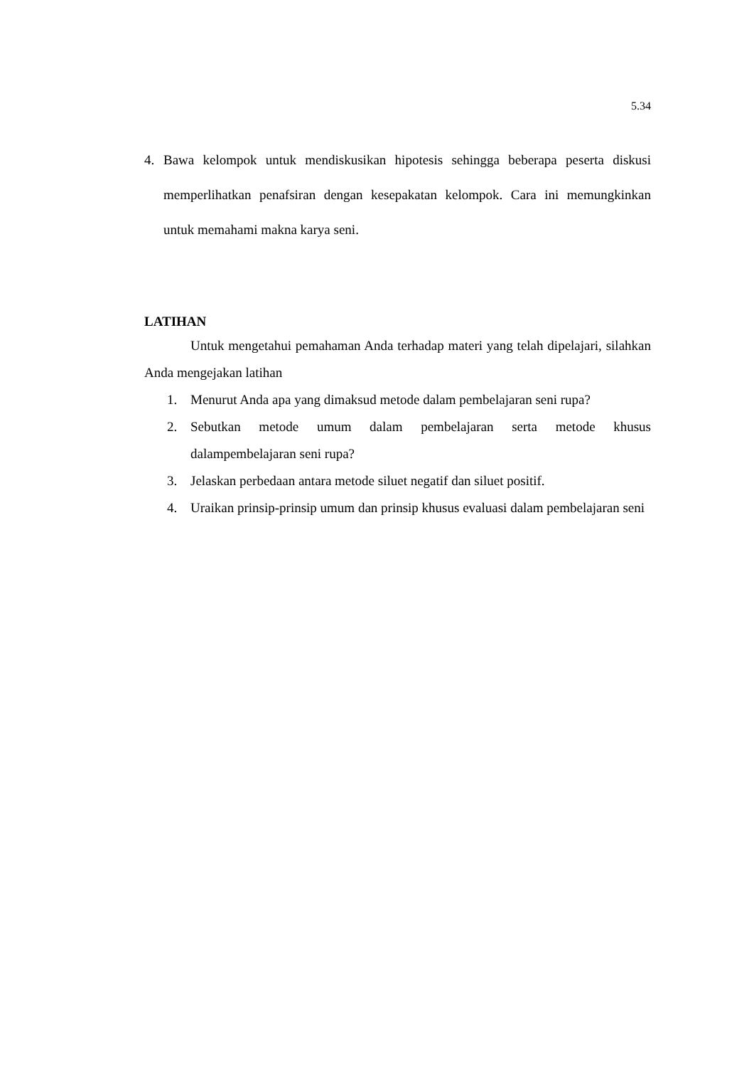5.34
4. Bawa kelompok untuk mendiskusikan hipotesis sehingga beberapa peserta diskusi memperlihatkan penafsiran dengan kesepakatan kelompok. Cara ini memungkinkan untuk memahami makna karya seni.
LATIHAN
Untuk mengetahui pemahaman Anda terhadap materi yang telah dipelajari, silahkan Anda mengejakan latihan
1. Menurut Anda apa yang dimaksud metode dalam pembelajaran seni rupa?
2. Sebutkan metode umum dalam pembelajaran serta metode khusus dalampembelajaran seni rupa?
3. Jelaskan perbedaan antara metode siluet negatif dan siluet positif.
4. Uraikan prinsip-prinsip umum dan prinsip khusus evaluasi dalam pembelajaran seni